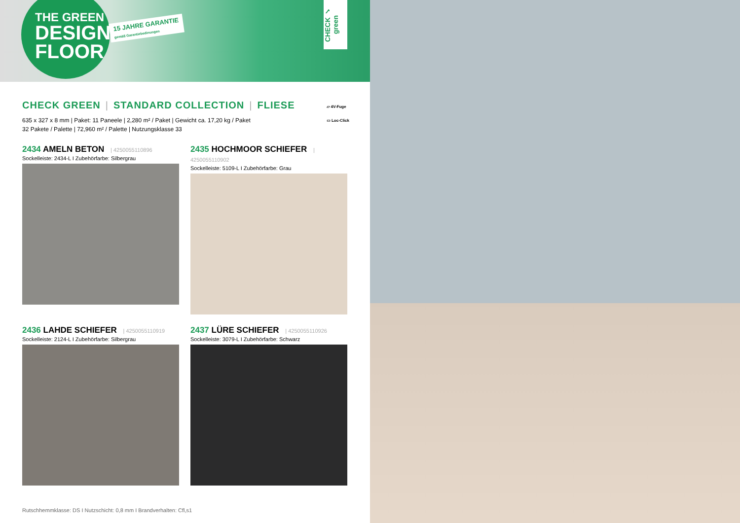THE GREEN
DESIGN FLOOR
15 JAHRE GARANTIE
gemäß Garantiebedinungen
CHECK ✓ green
CHECK GREEN | STANDARD COLLECTION | FLIESE
635 x 327 x 8 mm | Paket: 11 Paneele | 2,280 m² / Paket | Gewicht ca. 17,20 kg / Paket
32 Pakete / Palette | 72,960 m² / Palette | Nutzungsklasse 33
2434 AMELN BETON | 4250055110896
Sockelleiste: 2434-L I Zubehörfarbe: Silbergrau
2435 HOCHMOOR SCHIEFER | 4250055110902
Sockelleiste: 5109-L I Zubehörfarbe: Grau
2436 LAHDE SCHIEFER | 4250055110919
Sockelleiste: 2124-L I Zubehörfarbe: Silbergrau
2437 LÜRE SCHIEFER | 4250055110926
Sockelleiste: 3079-L I Zubehörfarbe: Schwarz
▱ 4V-Fuge
▭ Loc-Click
Rutschhemmklasse: DS I Nutzschicht: 0,8 mm I Brandverhalten: Cfl,s1